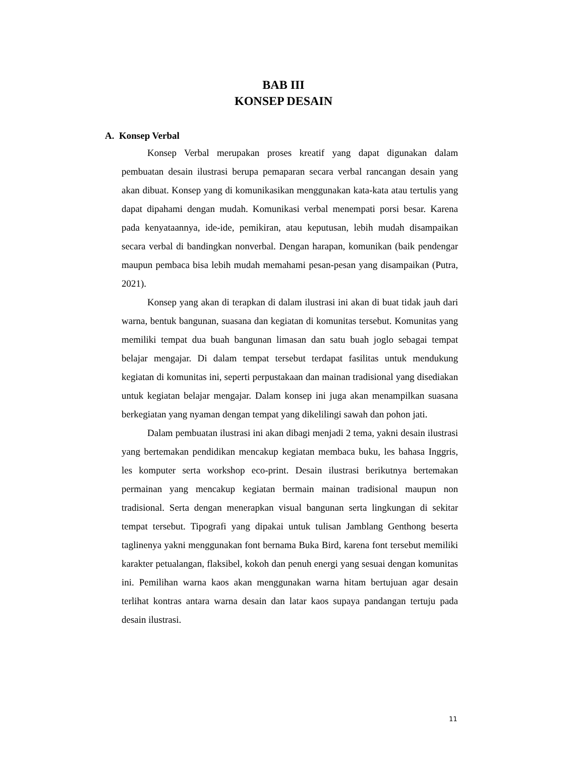BAB III
KONSEP DESAIN
A. Konsep Verbal
Konsep Verbal merupakan proses kreatif yang dapat digunakan dalam pembuatan desain ilustrasi berupa pemaparan secara verbal rancangan desain yang akan dibuat. Konsep yang di komunikasikan menggunakan kata-kata atau tertulis yang dapat dipahami dengan mudah. Komunikasi verbal menempati porsi besar. Karena pada kenyataannya, ide-ide, pemikiran, atau keputusan, lebih mudah disampaikan secara verbal di bandingkan nonverbal. Dengan harapan, komunikan (baik pendengar maupun pembaca bisa lebih mudah memahami pesan-pesan yang disampaikan (Putra, 2021).
Konsep yang akan di terapkan di dalam ilustrasi ini akan di buat tidak jauh dari warna, bentuk bangunan, suasana dan kegiatan di komunitas tersebut. Komunitas yang memiliki tempat dua buah bangunan limasan dan satu buah joglo sebagai tempat belajar mengajar. Di dalam tempat tersebut terdapat fasilitas untuk mendukung kegiatan di komunitas ini, seperti perpustakaan dan mainan tradisional yang disediakan untuk kegiatan belajar mengajar. Dalam konsep ini juga akan menampilkan suasana berkegiatan yang nyaman dengan tempat yang dikelilingi sawah dan pohon jati.
Dalam pembuatan ilustrasi ini akan dibagi menjadi 2 tema, yakni desain ilustrasi yang bertemakan pendidikan mencakup kegiatan membaca buku, les bahasa Inggris, les komputer serta workshop eco-print. Desain ilustrasi berikutnya bertemakan permainan yang mencakup kegiatan bermain mainan tradisional maupun non tradisional. Serta dengan menerapkan visual bangunan serta lingkungan di sekitar tempat tersebut. Tipografi yang dipakai untuk tulisan Jamblang Genthong beserta taglinenya yakni menggunakan font bernama Buka Bird, karena font tersebut memiliki karakter petualangan, flaksibel, kokoh dan penuh energi yang sesuai dengan komunitas ini. Pemilihan warna kaos akan menggunakan warna hitam bertujuan agar desain terlihat kontras antara warna desain dan latar kaos supaya pandangan tertuju pada desain ilustrasi.
11